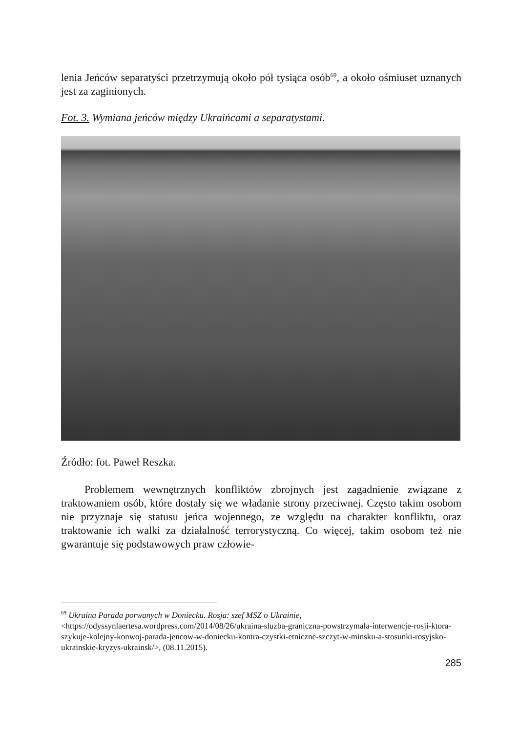lenia Jeńców separatyści przetrzymują około pół tysiąca osób<sup>69</sup>, a około ośmiuset uznanych jest za zaginionych.
Fot. 3. Wymiana jeńców między Ukraińcami a separatystami.
Źródło: fot. Paweł Reszka.
Problemem wewnętrznych konfliktów zbrojnych jest zagadnienie związane z traktowaniem osób, które dostały się we władanie strony przeciwnej. Często takim osobom nie przyznaje się statusu jeńca wojennego, ze względu na charakter konfliktu, oraz traktowanie ich walki za działalność terrorystyczną. Co więcej, takim osobom też nie gwarantuje się podstawowych praw człowie-
<sup>69</sup> Ukraina Parada porwanych w Doniecku. Rosja: szef MSZ o Ukrainie, <https://odyssynlaertesa.wordpress.com/2014/08/26/ukraina-sluzba-graniczna-powstrzymala-interwencje-rosji-ktora-szykuje-kolejny-konwoj-parada-jencow-w-doniecku-kontra-czystki-etniczne-szczyt-w-minsku-a-stosunki-rosyjsko-ukrainskie-kryzys-ukrainsk/>, (08.11.2015).
285